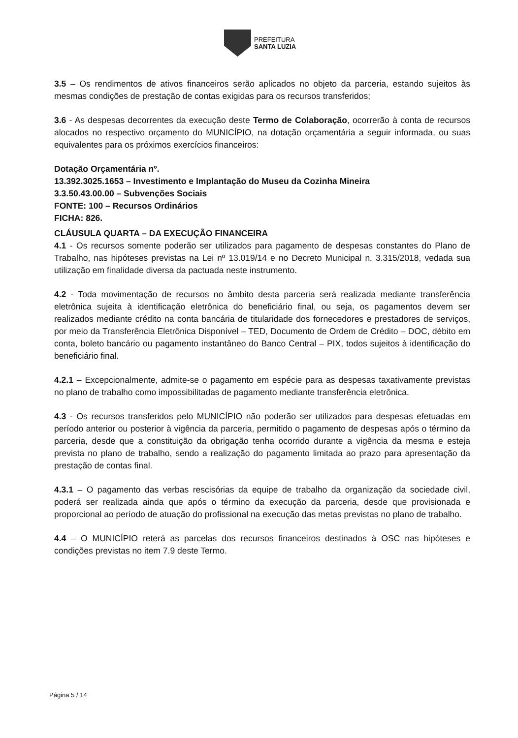PREFEITURA
SANTA LUZIA
3.5 – Os rendimentos de ativos financeiros serão aplicados no objeto da parceria, estando sujeitos às mesmas condições de prestação de contas exigidas para os recursos transferidos;
3.6 - As despesas decorrentes da execução deste Termo de Colaboração, ocorrerão à conta de recursos alocados no respectivo orçamento do MUNICÍPIO, na dotação orçamentária a seguir informada, ou suas equivalentes para os próximos exercícios financeiros:
Dotação Orçamentária nº.
13.392.3025.1653 – Investimento e Implantação do Museu da Cozinha Mineira
3.3.50.43.00.00 – Subvenções Sociais
FONTE: 100 – Recursos Ordinários
FICHA: 826.
CLÁUSULA QUARTA – DA EXECUÇÃO FINANCEIRA
4.1 - Os recursos somente poderão ser utilizados para pagamento de despesas constantes do Plano de Trabalho, nas hipóteses previstas na Lei nº 13.019/14 e no Decreto Municipal n. 3.315/2018, vedada sua utilização em finalidade diversa da pactuada neste instrumento.
4.2 - Toda movimentação de recursos no âmbito desta parceria será realizada mediante transferência eletrônica sujeita à identificação eletrônica do beneficiário final, ou seja, os pagamentos devem ser realizados mediante crédito na conta bancária de titularidade dos fornecedores e prestadores de serviços, por meio da Transferência Eletrônica Disponível – TED, Documento de Ordem de Crédito – DOC, débito em conta, boleto bancário ou pagamento instantâneo do Banco Central – PIX, todos sujeitos à identificação do beneficiário final.
4.2.1 – Excepcionalmente, admite-se o pagamento em espécie para as despesas taxativamente previstas no plano de trabalho como impossibilitadas de pagamento mediante transferência eletrônica.
4.3 - Os recursos transferidos pelo MUNICÍPIO não poderão ser utilizados para despesas efetuadas em período anterior ou posterior à vigência da parceria, permitido o pagamento de despesas após o término da parceria, desde que a constituição da obrigação tenha ocorrido durante a vigência da mesma e esteja prevista no plano de trabalho, sendo a realização do pagamento limitada ao prazo para apresentação da prestação de contas final.
4.3.1 – O pagamento das verbas rescisórias da equipe de trabalho da organização da sociedade civil, poderá ser realizada ainda que após o término da execução da parceria, desde que provisionada e proporcional ao período de atuação do profissional na execução das metas previstas no plano de trabalho.
4.4 – O MUNICÍPIO reterá as parcelas dos recursos financeiros destinados à OSC nas hipóteses e condições previstas no item 7.9 deste Termo.
Página 5 / 14